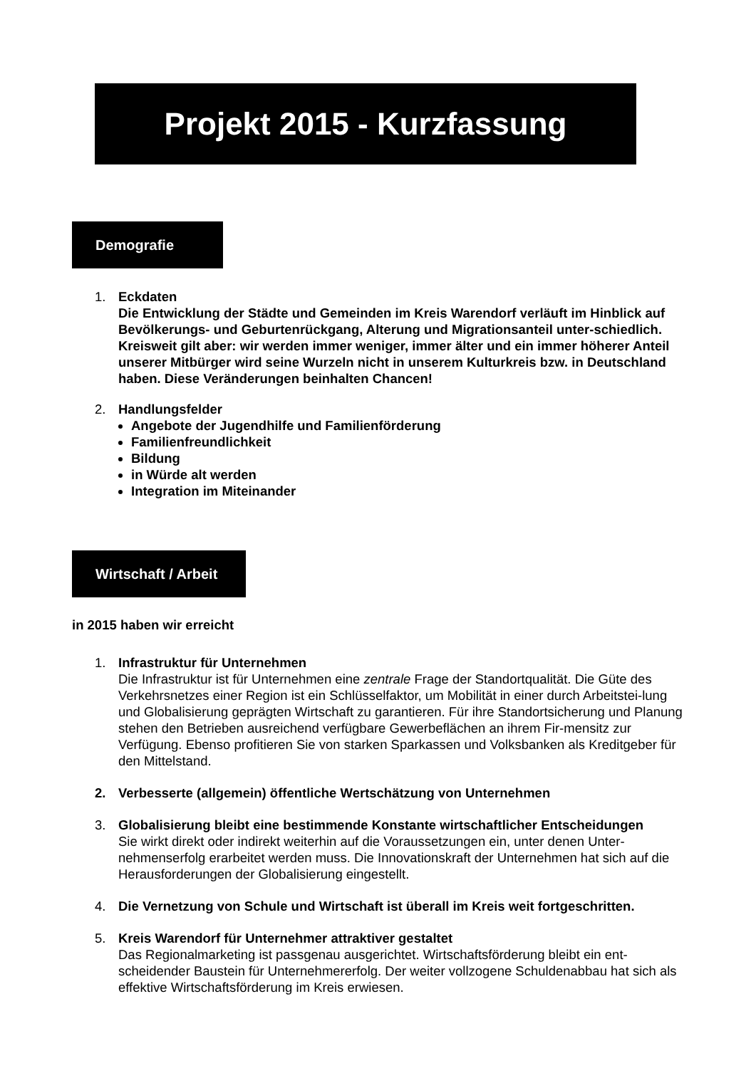Projekt 2015 - Kurzfassung
Demografie
1. Eckdaten
Die Entwicklung der Städte und Gemeinden im Kreis Warendorf verläuft im Hinblick auf Bevölkerungs- und Geburtenrückgang, Alterung und Migrationsanteil unter-schiedlich. Kreisweit gilt aber: wir werden immer weniger, immer älter und ein immer höherer Anteil unserer Mitbürger wird seine Wurzeln nicht in unserem Kulturkreis bzw. in Deutschland haben. Diese Veränderungen beinhalten Chancen!
2. Handlungsfelder
Angebote der Jugendhilfe und Familienförderung
Familienfreundlichkeit
Bildung
in Würde alt werden
Integration im Miteinander
Wirtschaft / Arbeit
in 2015 haben wir erreicht
1. Infrastruktur für Unternehmen
Die Infrastruktur ist für Unternehmen eine zentrale Frage der Standortqualität. Die Güte des Verkehrsnetzes einer Region ist ein Schlüsselfaktor, um Mobilität in einer durch Arbeitstei-lung und Globalisierung geprägten Wirtschaft zu garantieren. Für ihre Standortsicherung und Planung stehen den Betrieben ausreichend verfügbare Gewerbeflächen an ihrem Fir-mensitz zur Verfügung. Ebenso profitieren Sie von starken Sparkassen und Volksbanken als Kreditgeber für den Mittelstand.
2. Verbesserte (allgemein) öffentliche Wertschätzung von Unternehmen
3. Globalisierung bleibt eine bestimmende Konstante wirtschaftlicher Entscheidungen
Sie wirkt direkt oder indirekt weiterhin auf die Voraussetzungen ein, unter denen Unter-nehmenserfolg erarbeitet werden muss. Die Innovationskraft der Unternehmen hat sich auf die Herausforderungen der Globalisierung eingestellt.
4. Die Vernetzung von Schule und Wirtschaft ist überall im Kreis weit fortgeschritten.
5. Kreis Warendorf für Unternehmer attraktiver gestaltet
Das Regionalmarketing ist passgenau ausgerichtet. Wirtschaftsförderung bleibt ein ent-scheidender Baustein für Unternehmererfolg. Der weiter vollzogene Schuldenabbau hat sich als effektive Wirtschaftsförderung im Kreis erwiesen.